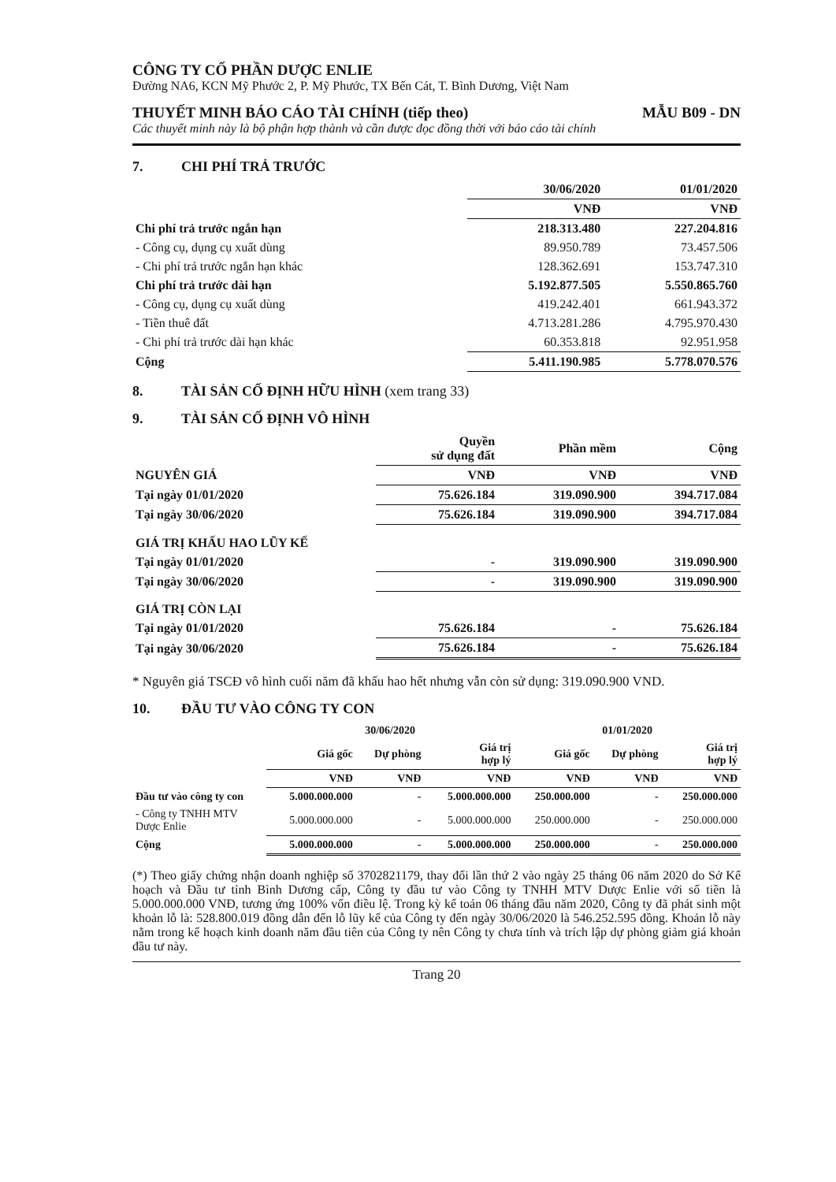CÔNG TY CỔ PHẦN DƯỢC ENLIE
Đường NA6, KCN Mỹ Phước 2, P. Mỹ Phước, TX Bến Cát, T. Bình Dương, Việt Nam
THUYẾT MINH BÁO CÁO TÀI CHÍNH (tiếp theo) MẪU B09 - DN
Các thuyết minh này là bộ phận hợp thành và cần được đọc đồng thời với báo cáo tài chính
7. CHI PHÍ TRẢ TRƯỚC
| | 30/06/2020 | 01/01/2020 |
| --- | --- | --- |
| | VNĐ | VNĐ |
| Chi phí trả trước ngắn hạn | 218.313.480 | 227.204.816 |
| - Công cụ, dụng cụ xuất dùng | 89.950.789 | 73.457.506 |
| - Chi phí trả trước ngắn hạn khác | 128.362.691 | 153.747.310 |
| Chi phí trả trước dài hạn | 5.192.877.505 | 5.550.865.760 |
| - Công cụ, dụng cụ xuất dùng | 419.242.401 | 661.943.372 |
| - Tiền thuê đất | 4.713.281.286 | 4.795.970.430 |
| - Chi phí trả trước dài hạn khác | 60.353.818 | 92.951.958 |
| Cộng | 5.411.190.985 | 5.778.070.576 |
8. TÀI SẢN CỐ ĐỊNH HỮU HÌNH (xem trang 33)
9. TÀI SẢN CỐ ĐỊNH VÔ HÌNH
| | Quyền sử dụng đất | Phần mềm | Cộng |
| --- | --- | --- | --- |
| NGUYÊN GIÁ | VNĐ | VNĐ | VNĐ |
| Tại ngày 01/01/2020 | 75.626.184 | 319.090.900 | 394.717.084 |
| Tại ngày 30/06/2020 | 75.626.184 | 319.090.900 | 394.717.084 |
| GIÁ TRỊ KHẤU HAO LŨY KẾ | | | |
| Tại ngày 01/01/2020 | - | 319.090.900 | 319.090.900 |
| Tại ngày 30/06/2020 | - | 319.090.900 | 319.090.900 |
| GIÁ TRỊ CÒN LẠI | | | |
| Tại ngày 01/01/2020 | 75.626.184 | - | 75.626.184 |
| Tại ngày 30/06/2020 | 75.626.184 | - | 75.626.184 |
* Nguyên giá TSCĐ vô hình cuối năm đã khấu hao hết nhưng vẫn còn sử dụng: 319.090.900 VND.
10. ĐẦU TƯ VÀO CÔNG TY CON
| | 30/06/2020 | | | 01/01/2020 | | |
| --- | --- | --- | --- | --- | --- | --- |
| | Giá gốc | Dự phòng | Giá trị hợp lý | Giá gốc | Dự phòng | Giá trị hợp lý |
| | VNĐ | VNĐ | VNĐ | VNĐ | VNĐ | VNĐ |
| Đầu tư vào công ty con | 5.000.000.000 | - | 5.000.000.000 | 250.000.000 | - | 250.000.000 |
| - Công ty TNHH MTV Dược Enlie | 5.000.000.000 | - | 5.000.000.000 | 250.000.000 | - | 250.000.000 |
| Cộng | 5.000.000.000 | - | 5.000.000.000 | 250.000.000 | - | 250.000.000 |
(*) Theo giấy chứng nhận doanh nghiệp số 3702821179, thay đổi lần thứ 2 vào ngày 25 tháng 06 năm 2020 do Sở Kế hoạch và Đầu tư tỉnh Bình Dương cấp, Công ty đầu tư vào Công ty TNHH MTV Dược Enlie với số tiền là 5.000.000.000 VNĐ, tương ứng 100% vốn điều lệ. Trong kỳ kế toán 06 tháng đầu năm 2020, Công ty đã phát sinh một khoản lỗ là: 528.800.019 đồng dẫn đến lỗ lũy kế của Công ty đến ngày 30/06/2020 là 546.252.595 đồng. Khoản lỗ này nằm trong kế hoạch kinh doanh năm đầu tiên của Công ty nên Công ty chưa tính và trích lập dự phòng giảm giá khoản đầu tư này.
Trang 20